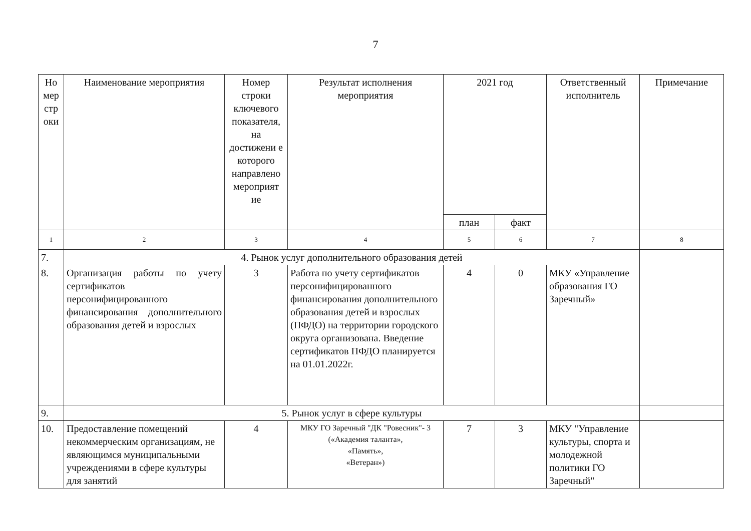7
| Но мер стр оки | Наименование мероприятия | Номер строки ключевого показателя, на достижени е которого направлено мероприят ие | Результат исполнения мероприятия | 2021 год | | Ответственный исполнитель | Примечание |
| --- | --- | --- | --- | --- | --- | --- | --- |
| | | | | план | факт | | |
| 1 | 2 | 3 | 4 | 5 | 6 | 7 | 8 |
| 7. | 4. Рынок услуг дополнительного образования детей | | | | | | |
| 8. | Организация работы по учету сертификатов персонифицированного финансирования дополнительного образования детей и взрослых | 3 | Работа по учету сертификатов персонифицированного финансирования дополнительного образования детей и взрослых (ПФДО) на территории городского округа организована. Введение сертификатов ПФДО планируется на 01.01.2022г. | 4 | 0 | МКУ «Управление образования ГО Заречный» | |
| 9. | 5. Рынок услуг в сфере культуры | | | | | | |
| 10. | Предоставление помещений некоммерческим организациям, не являющимся муниципальными учреждениями в сфере культуры для занятий | 4 | МКУ ГО Заречный "ДК "Ровесник"- 3 («Академия таланта», «Память», «Ветеран») | 7 | 3 | МКУ "Управление культуры, спорта и молодежной политики ГО Заречный" | |